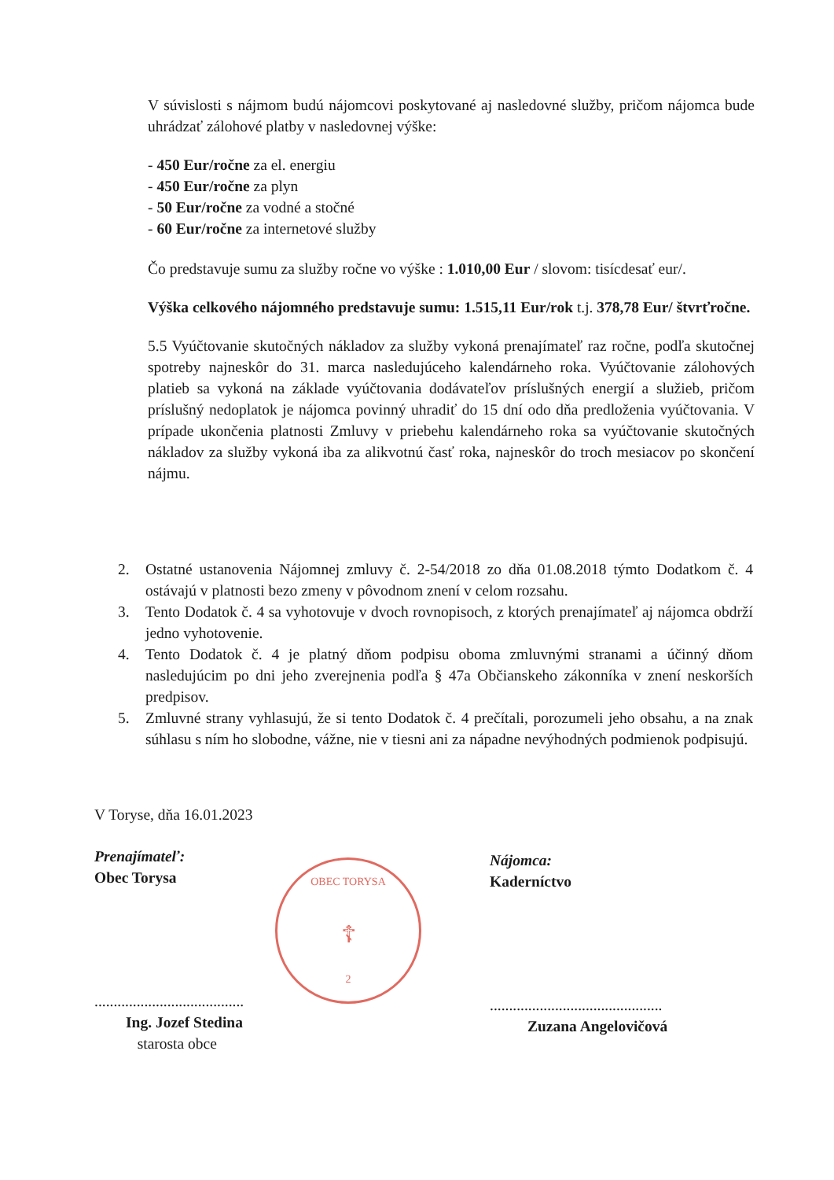V súvislosti s nájmom budú nájomcovi poskytované aj nasledovné služby, pričom nájomca bude uhrádzať zálohové platby v nasledovnej výške:
- 450 Eur/ročne za el. energiu
- 450 Eur/ročne za plyn
- 50 Eur/ročne za vodné a stočné
- 60 Eur/ročne za internetové služby
Čo predstavuje sumu za služby ročne vo výške : 1.010,00 Eur / slovom: tisícdesať eur/.
Výška celkového nájomného predstavuje sumu: 1.515,11 Eur/rok t.j. 378,78 Eur/ štvrťročne.
5.5 Vyúčtovanie skutočných nákladov za služby vykoná prenajímateľ raz ročne, podľa skutočnej spotreby najneskôr do 31. marca nasledujúceho kalendárneho roka. Vyúčtovanie zálohových platieb sa vykoná na základe vyúčtovania dodávateľov príslušných energií a služieb, pričom príslušný nedoplatok je nájomca povinný uhradiť do 15 dní odo dňa predloženia vyúčtovania. V prípade ukončenia platnosti Zmluvy v priebehu kalendárneho roka sa vyúčtovanie skutočných nákladov za služby vykoná iba za alikvotnú časť roka, najneskôr do troch mesiacov po skončení nájmu.
2. Ostatné ustanovenia Nájomnej zmluvy č. 2-54/2018 zo dňa 01.08.2018 týmto Dodatkom č. 4 ostávajú v platnosti bezo zmeny v pôvodnom znení v celom rozsahu.
3. Tento Dodatok č. 4 sa vyhotovuje v dvoch rovnopisoch, z ktorých prenajímateľ aj nájomca obdrží jedno vyhotovenie.
4. Tento Dodatok č. 4 je platný dňom podpisu oboma zmluvnými stranami a účinný dňom nasledujúcim po dni jeho zverejnenia podľa § 47a Občianskeho zákonníka v znení neskorších predpisov.
5. Zmluvné strany vyhlasujú, že si tento Dodatok č. 4 prečítali, porozumeli jeho obsahu, a na znak súhlasu s ním ho slobodne, vážne, nie v tiesni ani za nápadne nevýhodných podmienok podpisujú.
V Toryse, dňa 16.01.2023
Prenajímateľ:
Obec Torysa
.......................................
Ing. Jozef Stedina
starosta obce
OBEC TORYSA
☦
2
Nájomca:
Kaderníctvo
.............................................
Zuzana Angelovičová